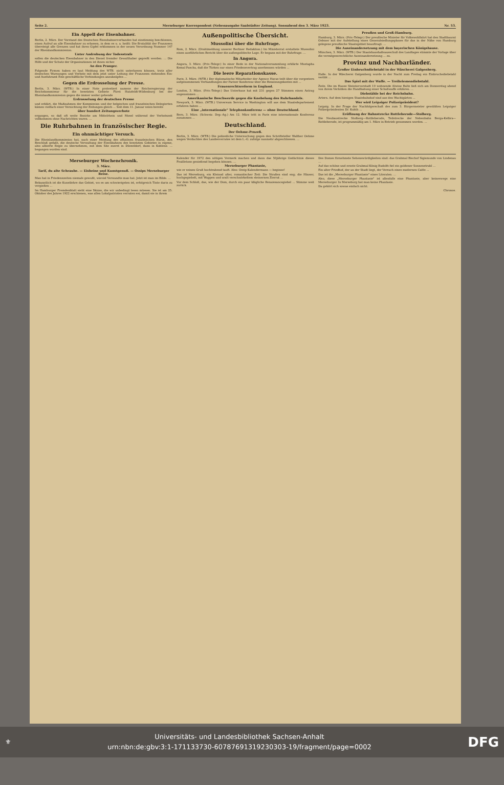Seite 2. Merseburger Korrespondent (Nebenausgabe Saalstädter Zeitung). Sonnabend den 3. März 1923. Nr. 53.
Ein Appell der Eisenbahner.
Berlin, 2. März. Der Vorstand des Deutschen Eisenbahnerverbandes hat einstimmig beschlossen, einen Aufruf an alle Eisenbahner zu erlassen, in dem es u. a. heißt: Die Brutalität der Franzosen übersteigt alle Grenzen und hat ihren Gipfel erklommen in der neuen Verordnung Nummer 147 der Rheinlandkommission.
Unter Androhung der Todesstrafe
sollen die deutschen Eisenbahner in den Dienst fremder Gewalthaber gepreßt werden. ... Die Hilfe und der Schutz der Organisationen ist ihnen sicher.
An den Pranger.
Folgende Firmen haben es laut Meldung des WTB. nicht unterlassen können, trotz aller deutschen Warnungen und Verbote mit dem jetzt unter Leitung der Franzosen stehenden Ein- und Ausfuhramt Ems geschäftliche Verbindungen anzuknüpfen ...
Gegen die Erdrosselung der Presse.
Berlin, 3. März. (WTB.) In einer Note protestiert namens der Reichsregierung der Reichskommissar für die besetzten Gebiete Fürst Hatzfeldt-Wildenburg bei der Rheinlandkommission gegen die immer weiter gehende
Erdrosselung der deutschen Presse
und erklärt, die Maßnahmen der Kommission und der belgischen und französischen Delegierten kämen vielfach einer Vernichtung der Zeitungen gleich ... Seit dem 11. Januar seien bereits
über hundert Zeitungsverbote
ergangen, so daß oft weite Bezirke am Mittelrhein und Mosel während der Verbotszeit vollkommen ohne Nachrichten waren. ...
Die Ruhrbahnen in französischer Regie.
Ein ohnmächtiger Versuch.
Die Rheinlandkommission hat, nach einer Meldung des offiziösen französischen Büros, den Beschluß gefaßt, die deutsche Verwaltung der Eisenbahnen des besetzten Gebietes in eigene, also alliierte Regie zu übernehmen, mit dem Sitz zuerst in Düsseldorf, dann in Koblenz. ... begangen worden sind.
Außenpolitische Übersicht.
Mussolini über die Ruhrfrage.
Rom, 2. März. (Drahtmeldung unserer Berliner Redaktion.) Im Ministerrat erstattete Mussolini einen ausführlichen Bericht über die außenpolitische Lage. Er begann mit der Ruhrfrage. ...
In Angora.
Angora, 3. März. (Priv.-Telegr.) In einer Rede in der Nationalversammlung erklärte Mustapha Kemal Pascha, daß die Türken nur einen Friedensvertrag anerkennen würden ...
Die leere Reparationskasse.
Paris, 3. März. (WTB.) Der diplomatische Mitarbeiter der Agence Havas teilt über die vorgestern aufgenommenen Verhandlungen der Pariser Konferenz über die Besatzungskosten mit ...
Frauenrechtsreform in England.
London, 3. März. (Priv.-Telegr.) Das Unterhaus hat mit 231 gegen 27 Stimmen einen Antrag angenommen ...
Amerikanische Beschwerde gegen die Knebelung des Ruhrhandels.
Newyork, 3. März. (WTB.) Universum Service in Washington will aus dem Staatsdepartement erfahren haben ...
Eine „internationale" Telephonkonferenz — ohne Deutschland.
Bern, 3. März. (Schweiz. Dep.-Ag.) Am 12. März tritt in Paris eine internationale Konferenz zusammen ...
Deutschland.
Der Oehme-Prozeß.
Berlin, 3. März. (WTB.) Die polizeiliche Untersuchung gegen den Schriftsteller Walther Oehme wegen Verdachtes des Landesverrates ist dem L.-G. zufolge nunmehr abgeschlossen. ...
Preußen und Groß-Hamburg.
Hamburg, 3. März. (Priv.-Telegr.) Der preußische Minister für Volkswohlfahrt hat den Stadtbaurat Oelsner mit der Aufstellung eines Generalsiedlungsplanes für das in der Nähe von Hamburg gelegene preußische Staatsgebiet beauftragt. ...
Die Auseinandersetzung mit dem bayerischen Königshause.
München, 3. März. (WTB.) Der Staatshaushaltsausschuß des Landtages stimmte der Vorlage über die vermögensrechtliche Auseinandersetzung ... zu.
Provinz und Nachbarländer.
Großer Einbruchsdiebstahl in der Wäscherei Galgenberg.
Halle. In der Wäscherei Galgenberg wurde in der Nacht zum Freitag ein Einbruchsdiebstahl verübt ...
Das Spiel mit der Waffe. — Treibriemendiebstahl.
Zeitz. Die im Hause Steintorvorstadt 10 wohnende Alwine Baltz ließ sich am Donnerstag abend von ihrem Verlobten die Handhabung einer Schußwaffe erklären. ...
Diebstähle bei der Reichsbahn.
Artern. Auf dem hiesigen Staatsbahnhof sind aus den Wachtgärten ...
Wer wird Leipziger Polizeipräsident?
Leipzig. In der Frage der Nachfolgerschaft des zum 3. Bürgermeister gewählten Leipziger Polizeipräsidenten Dr. Kuhth ...
Eröffnung der Bahnstrecke Rottleberode—Stolberg.
Die Neubaustrecke Stolberg—Rottleberode, Teilstrecke der Nebenbahn Berga-Kelbra—Rottleberode, ist programmäßig am 1. März in Betrieb genommen worden. ...
Merseburger Wochenchronik.
3. März.
Tarif, du alte Schraube. — Eisbeine und Kunstgenuß. — Ossips Merseburger Reise.
Man hat in Friedenszeiten niemals gewußt, wieviel Verwandte man hat. Jetzt ist man im Bilde. ...
Bekanntlich ist die Kunstlehre das Gebiet, wo es am schwierigsten ist, erfolgreich Tinte darin zu vergießen ...
Im Hamburger Fremdenblatt sieht eine Skizze, die wir unbedingt lesen müssen. Sie ist am 25. Oktober des Jahres 1922 erschienen, was allen Lokalpatrioten verraten sei, damit sie in ihrem
Kalender für 1972 den nötigen Vermerk machen und dann das 50jährige Gedächtnis dieses Feuilletons genießend begehen können. ...
Merseburger Phantasie,
wie er seinen Gruß hochtrabend tauft. Also: Ossip Kalendermann — beginne!
Das ist Merseburg, ein Kleinod alter, romantischer Zeit: Die Straßen sind eng; die Häuser, hochgegiebelt, mit Wappen und uralt verschnörkeltem steinernen Zierrat ...
Vor dem Schloß, das, wie der Dom, durch ein paar klägliche Renaissancegiebel ... Stimme weit zurück.
Des Domes fürnehmste Sehenswürdigkeiten sind: das Grabmal Bischof Sigismunds von Lindenau ...
Auf das schöne und ernste Grabmal König Rudolfs fiel ein goldener Sonnenstrahl ...
Ein alter Friedhof, der an der Stadt liegt, der Versuch eines modernen Cafés ...
Das ist die „Merseburger Phantasie" eines Literaten. ...
Also, diese „Merseburger Phantasie" ist allenfalls eine Phantasie, aber keineswegs eine Merseburger. In Merseburg hat man keine Phantasie.
Da gehört sich sowas einfach nicht.
Chronos.
⚜ Universitäts- und Landesbibliothek Sachsen-Anhalt
urn:nbn:de:gbv:3:1-171133730-6078769131923030​3-19/fragment/page=0002 DFG